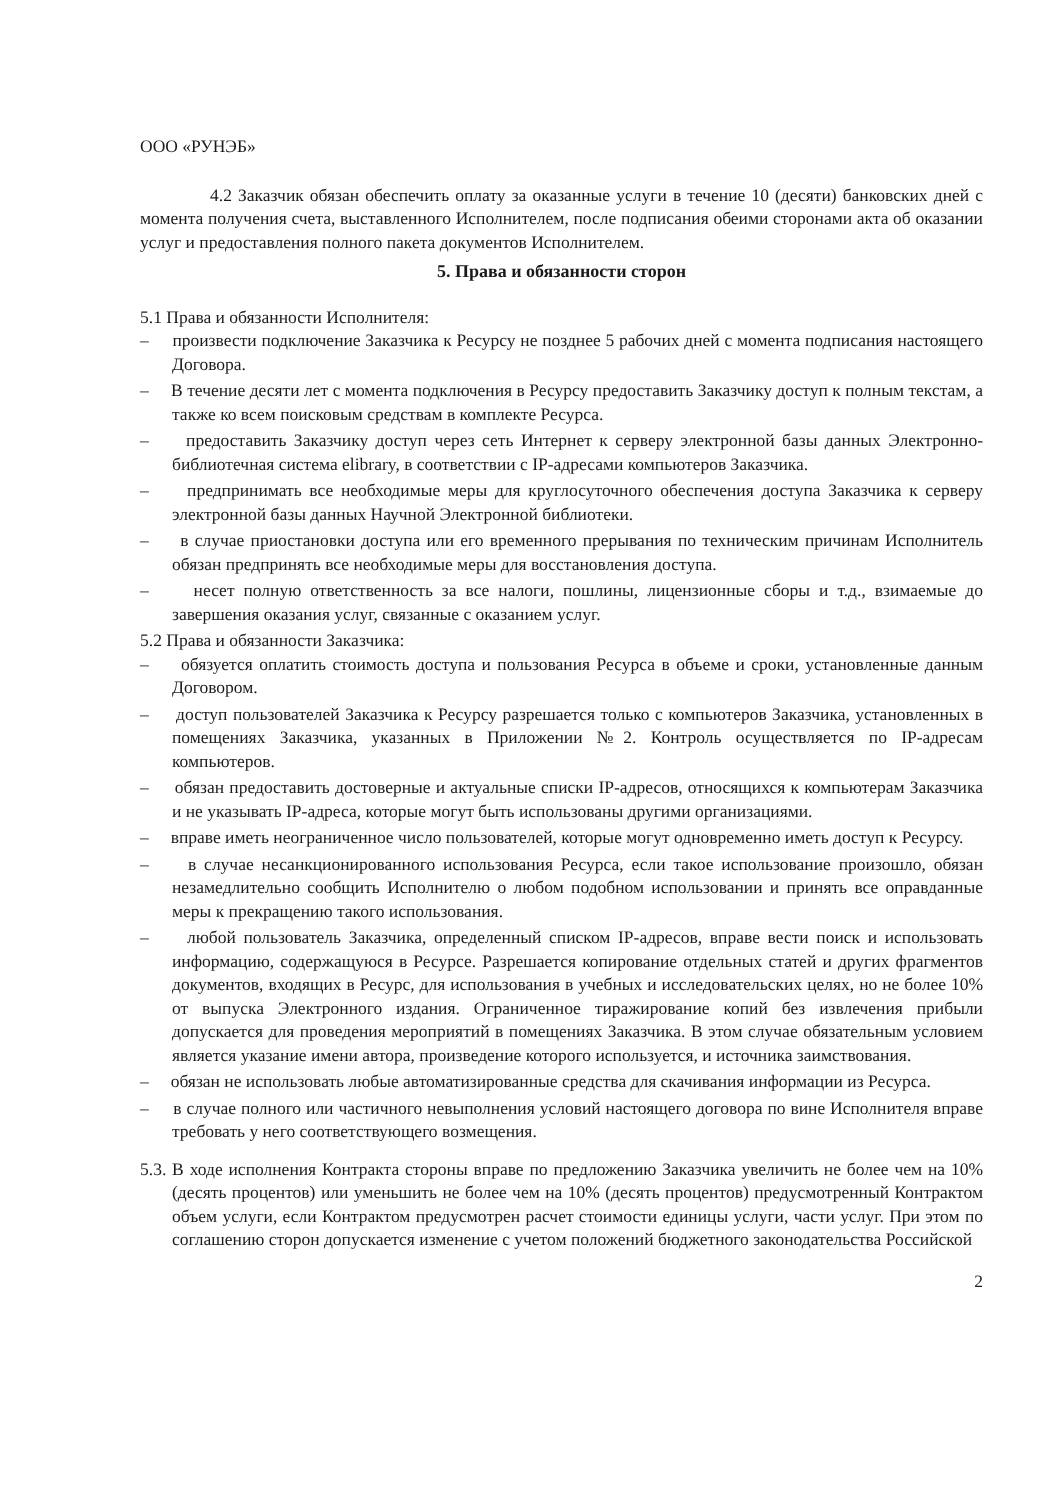ООО «РУНЭБ»
4.2 Заказчик обязан обеспечить оплату за оказанные услуги в течение 10 (десяти) банковских дней с момента получения счета, выставленного Исполнителем, после подписания обеими сторонами акта об оказании услуг и предоставления полного пакета документов Исполнителем.
5. Права и обязанности сторон
5.1 Права и обязанности Исполнителя:
– произвести подключение Заказчика к Ресурсу не позднее 5 рабочих дней с момента подписания настоящего Договора.
– В течение десяти лет с момента подключения в Ресурсу предоставить Заказчику доступ к полным текстам, а также ко всем поисковым средствам в комплекте Ресурса.
– предоставить Заказчику доступ через сеть Интернет к серверу электронной базы данных Электронно-библиотечная система elibrary, в соответствии с IP-адресами компьютеров Заказчика.
– предпринимать все необходимые меры для круглосуточного обеспечения доступа Заказчика к серверу электронной базы данных Научной Электронной библиотеки.
– в случае приостановки доступа или его временного прерывания по техническим причинам Исполнитель обязан предпринять все необходимые меры для восстановления доступа.
– несет полную ответственность за все налоги, пошлины, лицензионные сборы и т.д., взимаемые до завершения оказания услуг, связанные с оказанием услуг.
5.2 Права и обязанности Заказчика:
– обязуется оплатить стоимость доступа и пользования Ресурса в объеме и сроки, установленные данным Договором.
– доступ пользователей Заказчика к Ресурсу разрешается только с компьютеров Заказчика, установленных в помещениях Заказчика, указанных в Приложении №2. Контроль осуществляется по IP-адресам компьютеров.
– обязан предоставить достоверные и актуальные списки IP-адресов, относящихся к компьютерам Заказчика и не указывать IP-адреса, которые могут быть использованы другими организациями.
– вправе иметь неограниченное число пользователей, которые могут одновременно иметь доступ к Ресурсу.
– в случае несанкционированного использования Ресурса, если такое использование произошло, обязан незамедлительно сообщить Исполнителю о любом подобном использовании и принять все оправданные меры к прекращению такого использования.
– любой пользователь Заказчика, определенный списком IP-адресов, вправе вести поиск и использовать информацию, содержащуюся в Ресурсе. Разрешается копирование отдельных статей и других фрагментов документов, входящих в Ресурс, для использования в учебных и исследовательских целях, но не более 10% от выпуска Электронного издания. Ограниченное тиражирование копий без извлечения прибыли допускается для проведения мероприятий в помещениях Заказчика. В этом случае обязательным условием является указание имени автора, произведение которого используется, и источника заимствования.
– обязан не использовать любые автоматизированные средства для скачивания информации из Ресурса.
– в случае полного или частичного невыполнения условий настоящего договора по вине Исполнителя вправе требовать у него соответствующего возмещения.
5.3. В ходе исполнения Контракта стороны вправе по предложению Заказчика увеличить не более чем на 10% (десять процентов) или уменьшить не более чем на 10% (десять процентов) предусмотренный Контрактом объем услуги, если Контрактом предусмотрен расчет стоимости единицы услуги, части услуг. При этом по соглашению сторон допускается изменение с учетом положений бюджетного законодательства Российской
2